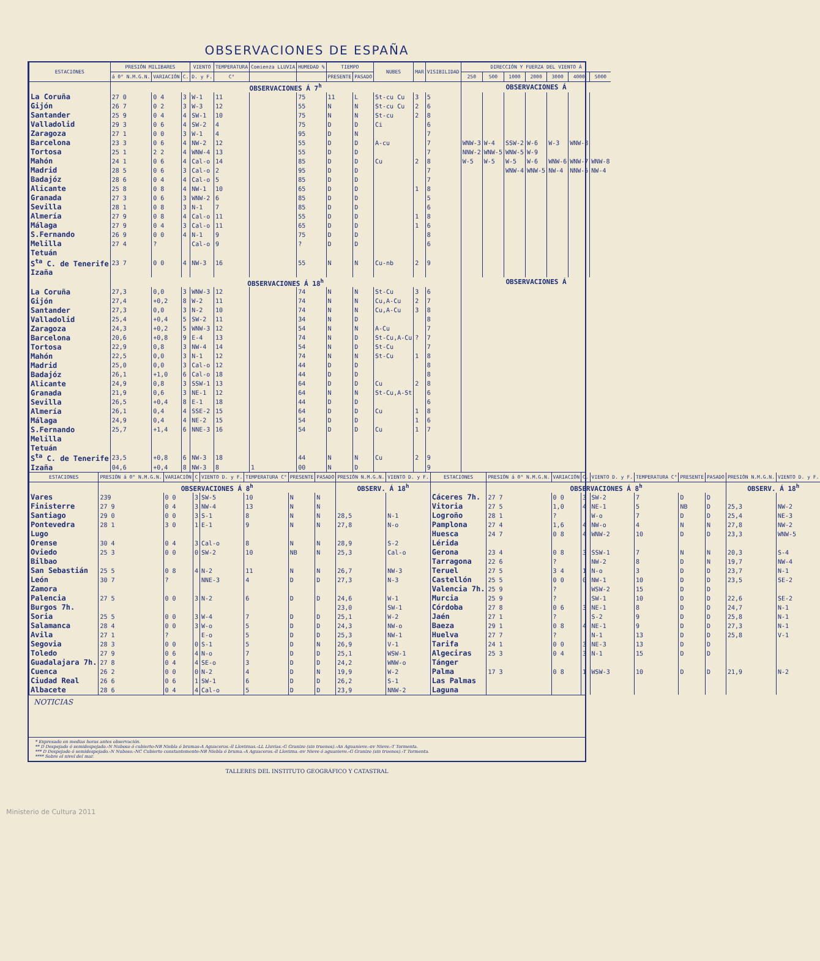OBSERVACIONES DE ESPAÑA
| ESTACIONES | PRESIÓN MILIBARES | | | VIENTO | TEMPERATURA | Comienza LLUVIA | HUMEDAD % | TIEMPO | | NUBES | MAR | VISIBILIDAD | DIRECCIÓN Y FUERZA DEL VIENTO Á | | | | | | |
| --- | --- | --- | --- | --- | --- | --- | --- | --- | --- | --- | --- | --- | --- | --- | --- | --- | --- | --- | --- |
| | á 0° N.M.G.N. | VARIACIÓN | C. | D. y F. | C° | | | PRESENTE | PASADO | | | | 250 | 500 | 1000 | 2000 | 3000 | 4000 | 5000 |
| | OBSERVACIONES Á 7<sup>h</sup> | | | | | | | | | | | | OBSERVACIONES Á | | | | | | |
| La Coruña | 27 0 | 0 4 | 3 | W-1 | 11 | | 75 | 11 | L | St-cu Cu | 3 | 5 | | | | | | | |
| Gijón | 26 7 | 0 2 | 3 | W-3 | 12 | | 55 | N | N | St-cu Cu | 2 | 6 | | | | | | | |
| Santander | 25 9 | 0 4 | 4 | SW-1 | 10 | | 75 | N | N | St-cu | 2 | 8 | | | | | | | |
| Valladolid | 29 3 | 0 6 | 4 | SW-2 | 4 | | 75 | D | D | Ci | | 6 | | | | | | | |
| Zaragoza | 27 1 | 0 0 | 3 | W-1 | 4 | | 95 | D | N | | | 7 | | | | | | | |
| Barcelona | 23 3 | 0 6 | 4 | NW-2 | 12 | | 55 | D | D | A-cu | | 7 | WNW-3 | W-4 | SSW-2 | W-6 | W-3 | WNW-8 | |
| Tortosa | 25 1 | 2 2 | 4 | WNW-4 | 13 | | 55 | D | D | | | 7 | NNW-2 | WNW-5 | WNW-5 | W-9 | | | |
| Mahón | 24 1 | 0 6 | 4 | Cal-o | 14 | | 85 | D | D | Cu | 2 | 8 | W-5 | W-5 | W-5 | W-6 | WNW-6 | WNW-7 | WNW-8 |
| Madrid | 28 5 | 0 6 | 3 | Cal-o | 2 | | 95 | D | D | | | 7 | | | WNW-4 | WNW-5 | NW-4 | NNW-5 | NW-4 |
| Badajóz | 28 6 | 0 4 | 4 | Cal-o | 5 | | 85 | D | D | | | 7 | | | | | | | |
| Alicante | 25 8 | 0 8 | 4 | NW-1 | 10 | | 65 | D | D | | 1 | 8 | | | | | | | |
| Granada | 27 3 | 0 6 | 3 | WNW-2 | 6 | | 85 | D | D | | | 5 | | | | | | | |
| Sevilla | 28 1 | 0 8 | 3 | N-1 | 7 | | 85 | D | D | | | 6 | | | | | | | |
| Almería | 27 9 | 0 8 | 4 | Cal-o | 11 | | 55 | D | D | | 1 | 8 | | | | | | | |
| Málaga | 27 9 | 0 4 | 3 | Cal-o | 11 | | 65 | D | D | | 1 | 6 | | | | | | | |
| S.Fernando | 26 9 | 0 0 | 4 | N-1 | 9 | | 75 | D | D | | | 8 | | | | | | | |
| Melilla | 27 4 | ? | | Cal-o | 9 | | ? | D | D | | | 6 | | | | | | | |
| Tetuán | | | | | | | | | | | | | | | | | | | |
| S<sup>ta</sup> C. de Tenerife | 23 7 | 0 0 | 4 | NW-3 | 16 | | 55 | N | N | Cu-nb | 2 | 9 | | | | | | | |
| Izaña | | | | | | | | | | | | | | | | | | | |
| | OBSERVACIONES Á 18<sup>h</sup> | | | | | | | | | | | | OBSERVACIONES Á | | | | | | |
| La Coruña | 27,3 | 0,0 | 3 | WNW-3 | 12 | | 74 | N | N | St-Cu | 3 | 6 | | | | | | | |
| Gijón | 27,4 | +0,2 | 8 | W-2 | 11 | | 74 | N | N | Cu,A-Cu | 2 | 7 | | | | | | | |
| Santander | 27,3 | 0,0 | 3 | N-2 | 10 | | 74 | N | N | Cu,A-Cu | 3 | 8 | | | | | | | |
| Valladolid | 25,4 | +0,4 | 5 | SW-2 | 11 | | 34 | N | D | | | 8 | | | | | | | |
| Zaragoza | 24,3 | +0,2 | 5 | WNW-3 | 12 | | 54 | N | N | A-Cu | | 7 | | | | | | | |
| Barcelona | 20,6 | +0,8 | 9 | E-4 | 13 | | 74 | N | D | St-Cu,A-Cu | ? | 7 | | | | | | | |
| Tortosa | 22,9 | 0,8 | 3 | NW-4 | 14 | | 54 | N | D | St-Cu | | 7 | | | | | | | |
| Mahón | 22,5 | 0,0 | 3 | N-1 | 12 | | 74 | N | N | St-Cu | 1 | 8 | | | | | | | |
| Madrid | 25,0 | 0,0 | 3 | Cal-o | 12 | | 44 | D | D | | | 8 | | | | | | | |
| Badajóz | 26,1 | +1,0 | 6 | Cal-o | 18 | | 44 | D | D | | | 8 | | | | | | | |
| Alicante | 24,9 | 0,8 | 3 | SSW-1 | 13 | | 64 | D | D | Cu | 2 | 8 | | | | | | | |
| Granada | 21,9 | 0,6 | 3 | NE-1 | 12 | | 64 | N | N | St-Cu,A-St | | 6 | | | | | | | |
| Sevilla | 26,5 | +0,4 | 8 | E-1 | 18 | | 44 | D | D | | | 6 | | | | | | | |
| Almería | 26,1 | 0,4 | 4 | SSE-2 | 15 | | 64 | D | D | Cu | 1 | 8 | | | | | | | |
| Málaga | 24,9 | 0,4 | 4 | NE-2 | 15 | | 54 | D | D | | 1 | 6 | | | | | | | |
| S.Fernando | 25,7 | +1,4 | 6 | NNE-3 | 16 | | 54 | D | D | Cu | 1 | 7 | | | | | | | |
| Melilla | | | | | | | | | | | | | | | | | | | |
| Tetuán | | | | | | | | | | | | | | | | | | | |
| S<sup>ta</sup> C. de Tenerife | 23,5 | +0,8 | 6 | NW-3 | 18 | | 44 | N | N | Cu | 2 | 9 | | | | | | | |
| Izaña | 04,6 | +0,4 | 8 | NW-3 | 8 | 1 | 00 | N | D | | | 9 | | | | | | | |
| ESTACIONES | PRESIÓN á 0° N.M.G.N. | VARIACIÓN | C | VIENTO D. y F. | TEMPERATURA C° | PRESENTE | PASADO | PRESIÓN N.M.G.N. | VIENTO D. y F. |
| --- | --- | --- | --- | --- | --- | --- | --- | --- | --- |
| | OBSERVACIONES Á 8<sup>h</sup> | | | | | | | OBSERV. Á 18<sup>h</sup> | |
| Vares | 239 | 0 0 | 3 | SW-5 | 10 | N | N | | |
| Finisterre | 27 9 | 0 4 | 3 | NW-4 | 13 | N | N | | |
| Santiago | 29 0 | 0 0 | 3 | S-1 | 8 | N | N | 28,5 | N-1 |
| Pontevedra | 28 1 | 3 0 | 1 | E-1 | 9 | N | N | 27,8 | N-o |
| Lugo | | | | | | | | | |
| Orense | 30 4 | 0 4 | 3 | Cal-o | 8 | N | N | 28,9 | S-2 |
| Oviedo | 25 3 | 0 0 | 0 | SW-2 | 10 | NB | N | 25,3 | Cal-o |
| Bilbao | | | | | | | | | |
| San Sebastián | 25 5 | 0 8 | 4 | N-2 | 11 | N | N | 26,7 | NW-3 |
| León | 30 7 | ? | | NNE-3 | 4 | D | D | 27,3 | N-3 |
| Zamora | | | | | | | | | |
| Palencia | 27 5 | 0 0 | 3 | N-2 | 6 | D | D | 24,6 | W-1 |
| Burgos 7h. | | | | | | | | 23,0 | SW-1 |
| Soria | 25 5 | 0 0 | 3 | W-4 | 7 | D | D | 25,1 | W-2 |
| Salamanca | 28 4 | 0 0 | 3 | W-o | 5 | D | D | 24,3 | NW-o |
| Avila | 27 1 | ? | | E-o | 5 | D | D | 25,3 | NW-1 |
| Segovia | 28 3 | 0 0 | 0 | S-1 | 5 | D | N | 26,9 | V-1 |
| Toledo | 27 9 | 0 6 | 4 | N-o | 7 | D | D | 25,1 | WSW-1 |
| Guadalajara 7h. | 27 8 | 0 4 | 4 | SE-o | 3 | D | D | 24,2 | WNW-o |
| Cuenca | 26 2 | 0 0 | 0 | N-2 | 4 | D | N | 19,9 | W-2 |
| Ciudad Real | 26 6 | 0 6 | 1 | SW-1 | 6 | D | D | 26,2 | S-1 |
| Albacete | 28 6 | 0 4 | 4 | Cal-o | 5 | D | D | 23,9 | NNW-2 |
| ESTACIONES | PRESIÓN á 0° N.M.G.N. | VARIACIÓN | C. | VIENTO D. y F. | TEMPERATURA C° | PRESENTE | PASADO | PRESIÓN N.M.G.N. | VIENTO D. y F. |
| --- | --- | --- | --- | --- | --- | --- | --- | --- | --- |
| | OBSERVACIONES Á 8<sup>h</sup> | | | | | | | OBSERV. Á 18<sup>h</sup> | |
| Cáceres 7h. | 27 7 | 0 0 | 3 | SW-2 | 7 | D | D | | |
| Vitoria | 27 5 | 1,0 | 4 | NE-1 | 5 | NB | D | 25,3 | NW-2 |
| Logroño | 28 1 | ? | | W-o | 7 | D | D | 25,4 | NE-3 |
| Pamplona | 27 4 | 1,6 | 4 | NW-o | 4 | N | N | 27,8 | NW-2 |
| Huesca | 24 7 | 0 8 | 4 | WNW-2 | 10 | D | D | 23,3 | WNW-5 |
| Lérida | | | | | | | | | |
| Gerona | 23 4 | 0 8 | 3 | SSW-1 | 7 | N | N | 20,3 | S-4 |
| Tarragona | 22 6 | ? | | NW-2 | 8 | D | N | 19,7 | NW-4 |
| Teruel | 27 5 | 3 4 | 1 | N-o | 3 | D | D | 23,7 | N-1 |
| Castellón | 25 5 | 0 0 | 0 | NW-1 | 10 | D | D | 23,5 | SE-2 |
| Valencia 7h. | 25 9 | ? | | WSW-2 | 15 | D | D | | |
| Murcia | 25 9 | ? | | SW-1 | 10 | D | D | 22,6 | SE-2 |
| Córdoba | 27 8 | 0 6 | 3 | NE-1 | 8 | D | D | 24,7 | N-1 |
| Jaén | 27 1 | ? | | S-2 | 9 | D | D | 25,8 | N-1 |
| Baeza | 29 1 | 0 8 | 4 | NE-1 | 9 | D | D | 27,3 | N-1 |
| Huelva | 27 7 | ? | | N-1 | 13 | D | D | 25,8 | V-1 |
| Tarifa | 24 1 | 0 0 | 3 | NE-3 | 13 | D | D | | |
| Algeciras | 25 3 | 0 4 | 3 | N-1 | 15 | D | D | | |
| Tánger | | | | | | | | | |
| Palma | 17 3 | 0 8 | 1 | WSW-3 | 10 | D | D | 21,9 | N-2 |
| Las Palmas | | | | | | | | | |
| Laguna | | | | | | | | | |
NOTICIAS
* Expresado en medias horas antes observación.
** D Despejado ó semidespejado.-N Nuboso ó cubierto-NB Niebla ó brumas-A Aguaceros.-ll Lloviznas.-LL Lluvias.-G Granizo (sin truenos).-An Aguanieve.-nv Nieve.-T Tormenta.
*** D Despejado ó semidespejado.-N Nuboso.-NC Cubierto constantemente-NB Niebla ó bruma.-A Aguaceros.-ll Llovizna.-nv Nieve ó aguanieve.-G Granizo (sin truenos).-T Tormenta.
**** Sobre el nivel del mar.
TALLERES DEL INSTITUTO GEOGRÁFICO Y CATASTRAL
Ministerio de Cultura 2011